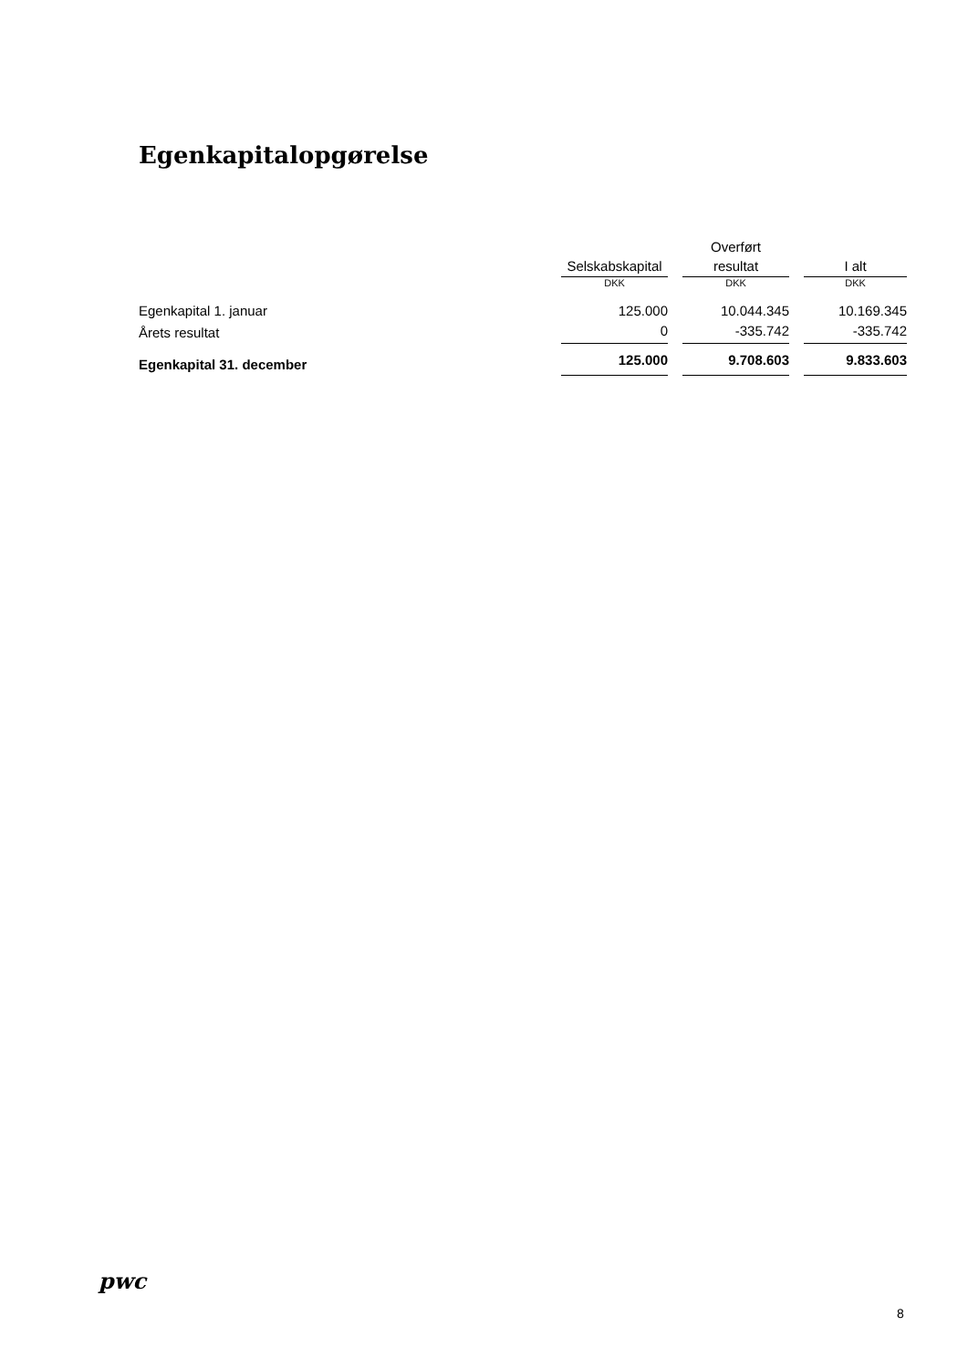Egenkapitalopgørelse
| | | | Overført | | |
| | Selskabskapital | | resultat | | I alt |
| | DKK | | DKK | | DKK |
| Egenkapital 1. januar | 125.000 | | 10.044.345 | | 10.169.345 |
| Årets resultat | 0 | | -335.742 | | -335.742 |
| Egenkapital 31. december | 125.000 | | 9.708.603 | | 9.833.603 |
pwc
8